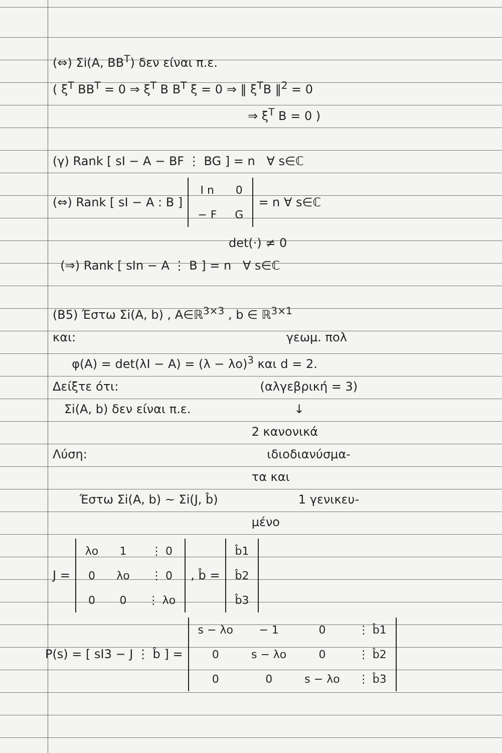(⇔) Σi(A, BB<sup>T</sup>) δεν είναι π.ε.
( ξ<sup>T</sup> BB<sup>T</sup> = 0 ⇒ ξ<sup>T</sup> B B<sup>T</sup> ξ = 0 ⇒ ‖ ξ<sup>T</sup>B ‖<sup>2</sup> = 0
⇒ ξ<sup>T</sup> B = 0 )
(γ) Rank [ sI − A − BF ⋮ BG ] = n ∀ s∈ℂ
(⇔) Rank [ sI − A : B ]
| I n | 0 |
| − F | G |
= n ∀ s∈ℂ
det(·) ≠ 0
(⇒) Rank [ sIn − A ⋮ B ] = n ∀ s∈ℂ
(Β5) Έστω Σi(A, b) , A∈ℝ<sup>3×3</sup> , b ∈ ℝ<sup>3×1</sup>
και: γεωμ. πολ
φ(A) = det(λI − A) = (λ − λo)<sup>3</sup> και d = 2.
Δείξτε ότι: (αλγεβρική = 3)
Σi(A, b) δεν είναι π.ε. ↓
2 κανονικά
Λύση: ιδιοδιανύσμα-
τα και
Έστω Σi(A, b) ~ Σi(J, b̂) 1 γενικευ-
μένο
J =
| λo | 1 | ⋮ 0 |
| 0 | λo | ⋮ 0 |
| 0 | 0 | ⋮ λo |
, b̂ =
| b̂1 |
| b̂2 |
| b̂3 |
P(s) = [ sI3 − J ⋮ b̂ ] =
| s − λo | − 1 | 0 | ⋮ b̂1 |
| 0 | s − λo | 0 | ⋮ b̂2 |
| 0 | 0 | s − λo | ⋮ b̂3 |